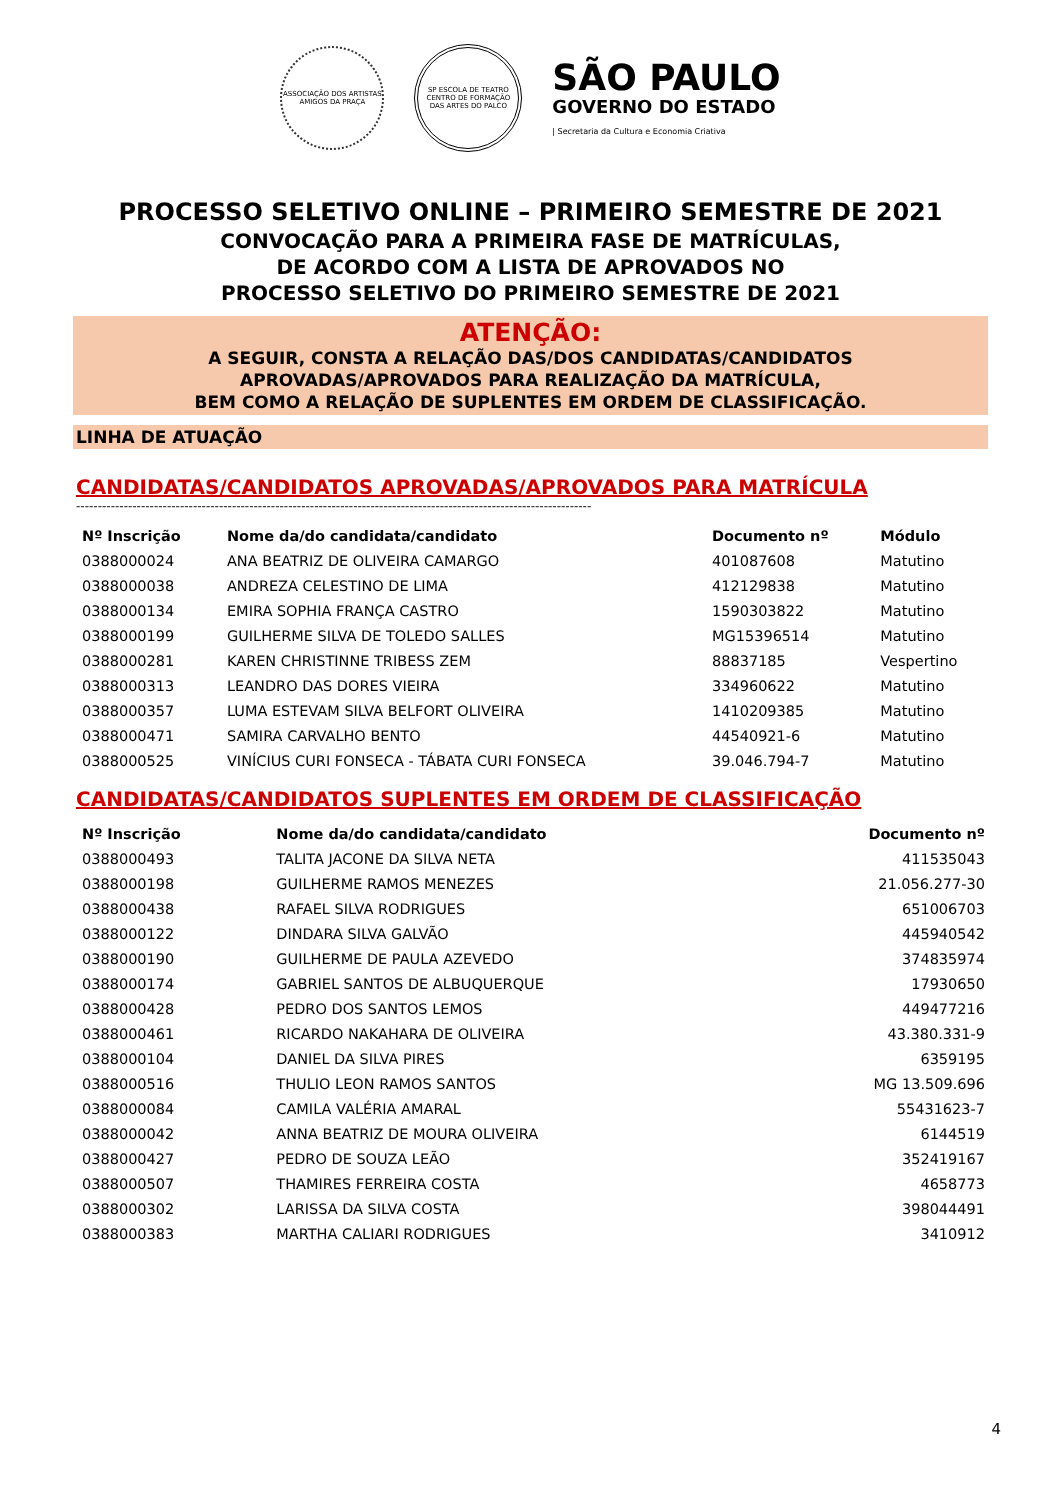ASSOCIAÇÃO DOS ARTISTAS AMIGOS DA PRAÇA
SP ESCOLA DE TEATRO
CENTRO DE FORMAÇÃO DAS ARTES DO PALCO
SÃO PAULO
GOVERNO DO ESTADO
| Secretaria da Cultura e Economia Criativa
PROCESSO SELETIVO ONLINE – PRIMEIRO SEMESTRE DE 2021
CONVOCAÇÃO PARA A PRIMEIRA FASE DE MATRÍCULAS,
DE ACORDO COM A LISTA DE APROVADOS NO
PROCESSO SELETIVO DO PRIMEIRO SEMESTRE DE 2021
ATENÇÃO:
A SEGUIR, CONSTA A RELAÇÃO DAS/DOS CANDIDATAS/CANDIDATOS
APROVADAS/APROVADOS PARA REALIZAÇÃO DA MATRÍCULA,
BEM COMO A RELAÇÃO DE SUPLENTES EM ORDEM DE CLASSIFICAÇÃO.
LINHA DE ATUAÇÃO
CANDIDATAS/CANDIDATOS APROVADAS/APROVADOS PARA MATRÍCULA
-----------------------------------------------------------------------------------------------------------------------
| Nº Inscrição | Nome da/do candidata/candidato | Documento nº | Módulo |
| --- | --- | --- | --- |
| 0388000024 | ANA BEATRIZ DE OLIVEIRA CAMARGO | 401087608 | Matutino |
| 0388000038 | ANDREZA CELESTINO DE LIMA | 412129838 | Matutino |
| 0388000134 | EMIRA SOPHIA FRANÇA CASTRO | 1590303822 | Matutino |
| 0388000199 | GUILHERME SILVA DE TOLEDO SALLES | MG15396514 | Matutino |
| 0388000281 | KAREN CHRISTINNE TRIBESS ZEM | 88837185 | Vespertino |
| 0388000313 | LEANDRO DAS DORES VIEIRA | 334960622 | Matutino |
| 0388000357 | LUMA ESTEVAM SILVA BELFORT OLIVEIRA | 1410209385 | Matutino |
| 0388000471 | SAMIRA CARVALHO BENTO | 44540921-6 | Matutino |
| 0388000525 | VINÍCIUS CURI FONSECA - TÁBATA CURI FONSECA | 39.046.794-7 | Matutino |
CANDIDATAS/CANDIDATOS SUPLENTES EM ORDEM DE CLASSIFICAÇÃO
| Nº Inscrição | Nome da/do candidata/candidato | Documento nº |
| --- | --- | --- |
| 0388000493 | TALITA JACONE DA SILVA NETA | 411535043 |
| 0388000198 | GUILHERME RAMOS MENEZES | 21.056.277-30 |
| 0388000438 | RAFAEL SILVA RODRIGUES | 651006703 |
| 0388000122 | DINDARA SILVA GALVÃO | 445940542 |
| 0388000190 | GUILHERME DE PAULA AZEVEDO | 374835974 |
| 0388000174 | GABRIEL SANTOS DE ALBUQUERQUE | 17930650 |
| 0388000428 | PEDRO DOS SANTOS LEMOS | 449477216 |
| 0388000461 | RICARDO NAKAHARA DE OLIVEIRA | 43.380.331-9 |
| 0388000104 | DANIEL DA SILVA PIRES | 6359195 |
| 0388000516 | THULIO LEON RAMOS SANTOS | MG 13.509.696 |
| 0388000084 | CAMILA VALÉRIA AMARAL | 55431623-7 |
| 0388000042 | ANNA BEATRIZ DE MOURA OLIVEIRA | 6144519 |
| 0388000427 | PEDRO DE SOUZA LEÃO | 352419167 |
| 0388000507 | THAMIRES FERREIRA COSTA | 4658773 |
| 0388000302 | LARISSA DA SILVA COSTA | 398044491 |
| 0388000383 | MARTHA CALIARI RODRIGUES | 3410912 |
4